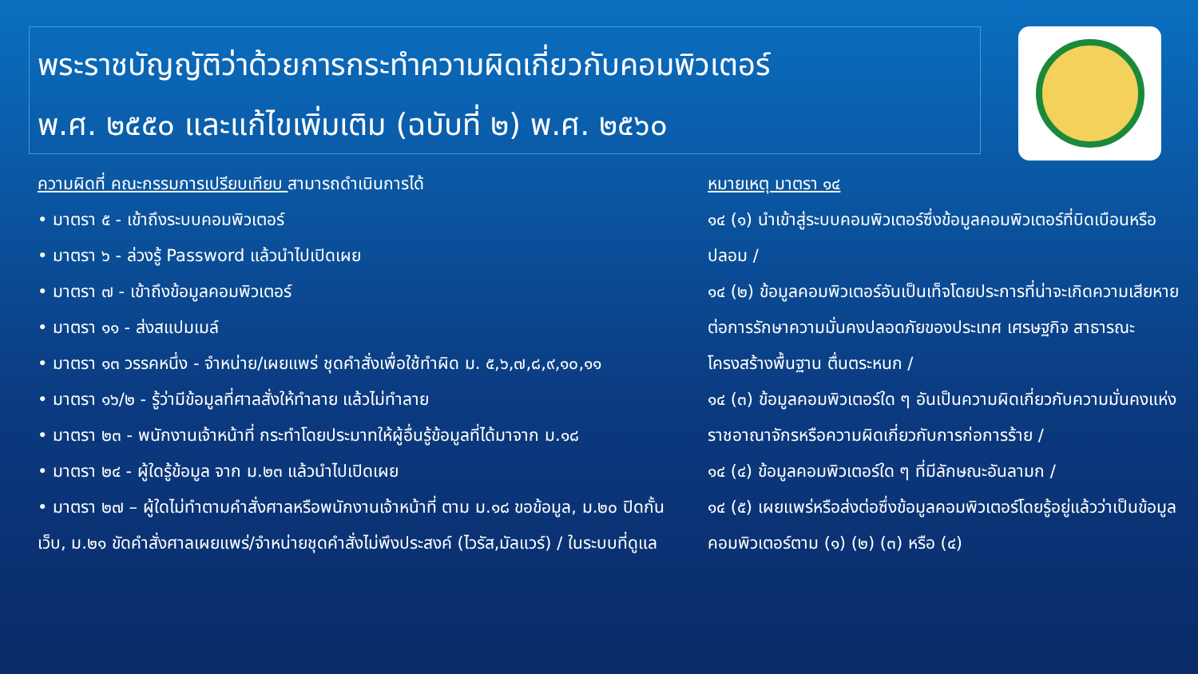พระราชบัญญัติว่าด้วยการกระทำความผิดเกี่ยวกับคอมพิวเตอร์
พ.ศ. ๒๕๕๐ และแก้ไขเพิ่มเติม (ฉบับที่ ๒) พ.ศ. ๒๕๖๐
ความผิดที่ คณะกรรมการเปรียบเทียบ สามารถดำเนินการได้
• มาตรา ๕ - เข้าถึงระบบคอมพิวเตอร์
• มาตรา ๖ - ล่วงรู้ Password แล้วนำไปเปิดเผย
• มาตรา ๗ - เข้าถึงข้อมูลคอมพิวเตอร์
• มาตรา ๑๑ - ส่งสแปมเมล์
• มาตรา ๑๓ วรรคหนึ่ง - จำหน่าย/เผยแพร่ ชุดคำสั่งเพื่อใช้ทำผิด ม. ๕,๖,๗,๘,๙,๑๐,๑๑
• มาตรา ๑๖/๒ - รู้ว่ามีข้อมูลที่ศาลสั่งให้ทำลาย แล้วไม่ทำลาย
• มาตรา ๒๓ - พนักงานเจ้าหน้าที่ กระทำโดยประมาทให้ผู้อื่นรู้ข้อมูลที่ได้มาจาก ม.๑๘
• มาตรา ๒๔ - ผู้ใดรู้ข้อมูล จาก ม.๒๓ แล้วนำไปเปิดเผย
• มาตรา ๒๗ – ผู้ใดไม่ทำตามคำสั่งศาลหรือพนักงานเจ้าหน้าที่ ตาม ม.๑๘ ขอข้อมูล, ม.๒๐ ปิดกั้นเว็บ, ม.๒๑ ขัดคำสั่งศาลเผยแพร่/จำหน่ายชุดคำสั่งไม่พึงประสงค์ (ไวรัส,มัลแวร์) / ในระบบที่ดูแล
หมายเหตุ มาตรา ๑๔
๑๔ (๑) นำเข้าสู่ระบบคอมพิวเตอร์ซึ่งข้อมูลคอมพิวเตอร์ที่บิดเบือนหรือปลอม /
๑๔ (๒) ข้อมูลคอมพิวเตอร์อันเป็นเท็จโดยประการที่น่าจะเกิดความเสียหายต่อการรักษาความมั่นคงปลอดภัยของประเทศ เศรษฐกิจ สาธารณะ โครงสร้างพื้นฐาน ตื่นตระหนก /
๑๔ (๓) ข้อมูลคอมพิวเตอร์ใด ๆ อันเป็นความผิดเกี่ยวกับความมั่นคงแห่งราชอาณาจักรหรือความผิดเกี่ยวกับการก่อการร้าย /
๑๔ (๔) ข้อมูลคอมพิวเตอร์ใด ๆ ที่มีลักษณะอันลามก /
๑๔ (๕) เผยแพร่หรือส่งต่อซึ่งข้อมูลคอมพิวเตอร์โดยรู้อยู่แล้วว่าเป็นข้อมูลคอมพิวเตอร์ตาม (๑) (๒) (๓) หรือ (๔)